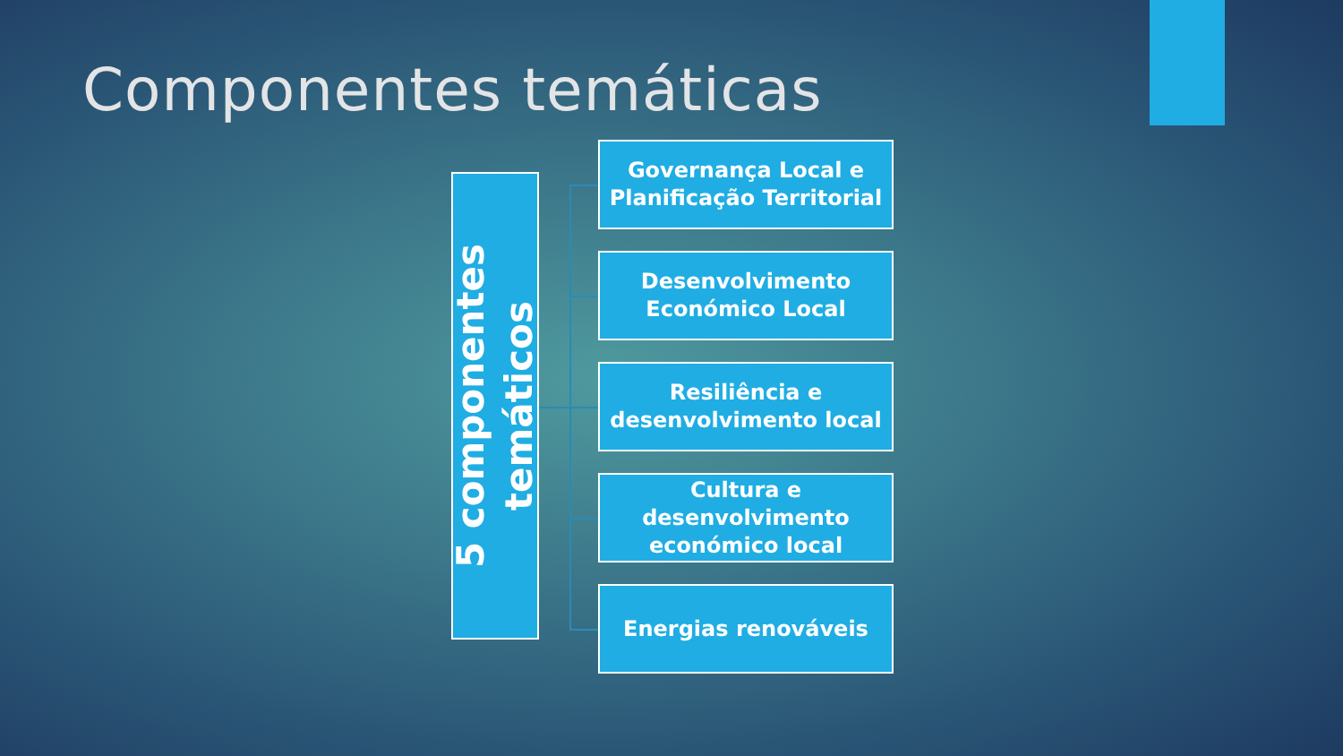Componentes temáticas
5 componentes
temáticos
Governança Local e Planificação Territorial
Desenvolvimento Económico Local
Resiliência e desenvolvimento local
Cultura e desenvolvimento económico local
Energias renováveis